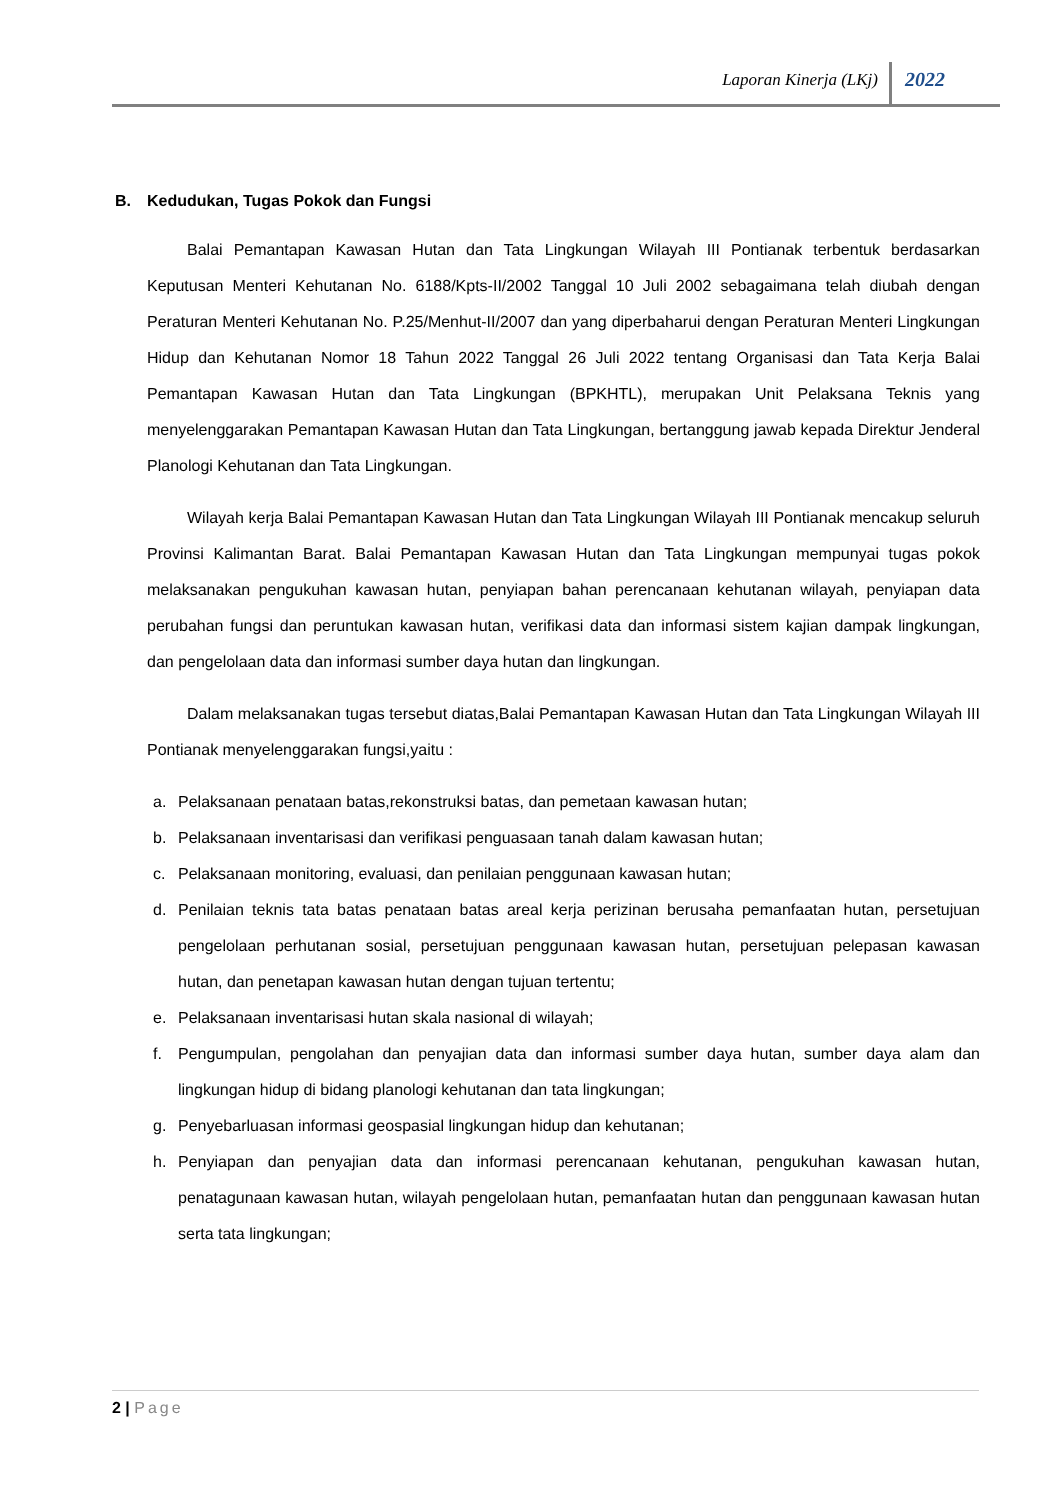Laporan Kinerja (LKj) 2022
B. Kedudukan, Tugas Pokok dan Fungsi
Balai Pemantapan Kawasan Hutan dan Tata Lingkungan Wilayah III Pontianak terbentuk berdasarkan Keputusan Menteri Kehutanan No. 6188/Kpts-II/2002 Tanggal 10 Juli 2002 sebagaimana telah diubah dengan Peraturan Menteri Kehutanan No. P.25/Menhut-II/2007 dan yang diperbaharui dengan Peraturan Menteri Lingkungan Hidup dan Kehutanan Nomor 18 Tahun 2022 Tanggal 26 Juli 2022 tentang Organisasi dan Tata Kerja Balai Pemantapan Kawasan Hutan dan Tata Lingkungan (BPKHTL), merupakan Unit Pelaksana Teknis yang menyelenggarakan Pemantapan Kawasan Hutan dan Tata Lingkungan, bertanggung jawab kepada Direktur Jenderal Planologi Kehutanan dan Tata Lingkungan.
Wilayah kerja Balai Pemantapan Kawasan Hutan dan Tata Lingkungan Wilayah III Pontianak mencakup seluruh Provinsi Kalimantan Barat. Balai Pemantapan Kawasan Hutan dan Tata Lingkungan mempunyai tugas pokok melaksanakan pengukuhan kawasan hutan, penyiapan bahan perencanaan kehutanan wilayah, penyiapan data perubahan fungsi dan peruntukan kawasan hutan, verifikasi data dan informasi sistem kajian dampak lingkungan, dan pengelolaan data dan informasi sumber daya hutan dan lingkungan.
Dalam melaksanakan tugas tersebut diatas,Balai Pemantapan Kawasan Hutan dan Tata Lingkungan Wilayah III Pontianak menyelenggarakan fungsi,yaitu :
a. Pelaksanaan penataan batas,rekonstruksi batas, dan pemetaan kawasan hutan;
b. Pelaksanaan inventarisasi dan verifikasi penguasaan tanah dalam kawasan hutan;
c. Pelaksanaan monitoring, evaluasi, dan penilaian penggunaan kawasan hutan;
d. Penilaian teknis tata batas penataan batas areal kerja perizinan berusaha pemanfaatan hutan, persetujuan pengelolaan perhutanan sosial, persetujuan penggunaan kawasan hutan, persetujuan pelepasan kawasan hutan, dan penetapan kawasan hutan dengan tujuan tertentu;
e. Pelaksanaan inventarisasi hutan skala nasional di wilayah;
f. Pengumpulan, pengolahan dan penyajian data dan informasi sumber daya hutan, sumber daya alam dan lingkungan hidup di bidang planologi kehutanan dan tata lingkungan;
g. Penyebarluasan informasi geospasial lingkungan hidup dan kehutanan;
h. Penyiapan dan penyajian data dan informasi perencanaan kehutanan, pengukuhan kawasan hutan, penatagunaan kawasan hutan, wilayah pengelolaan hutan, pemanfaatan hutan dan penggunaan kawasan hutan serta tata lingkungan;
2 | Page